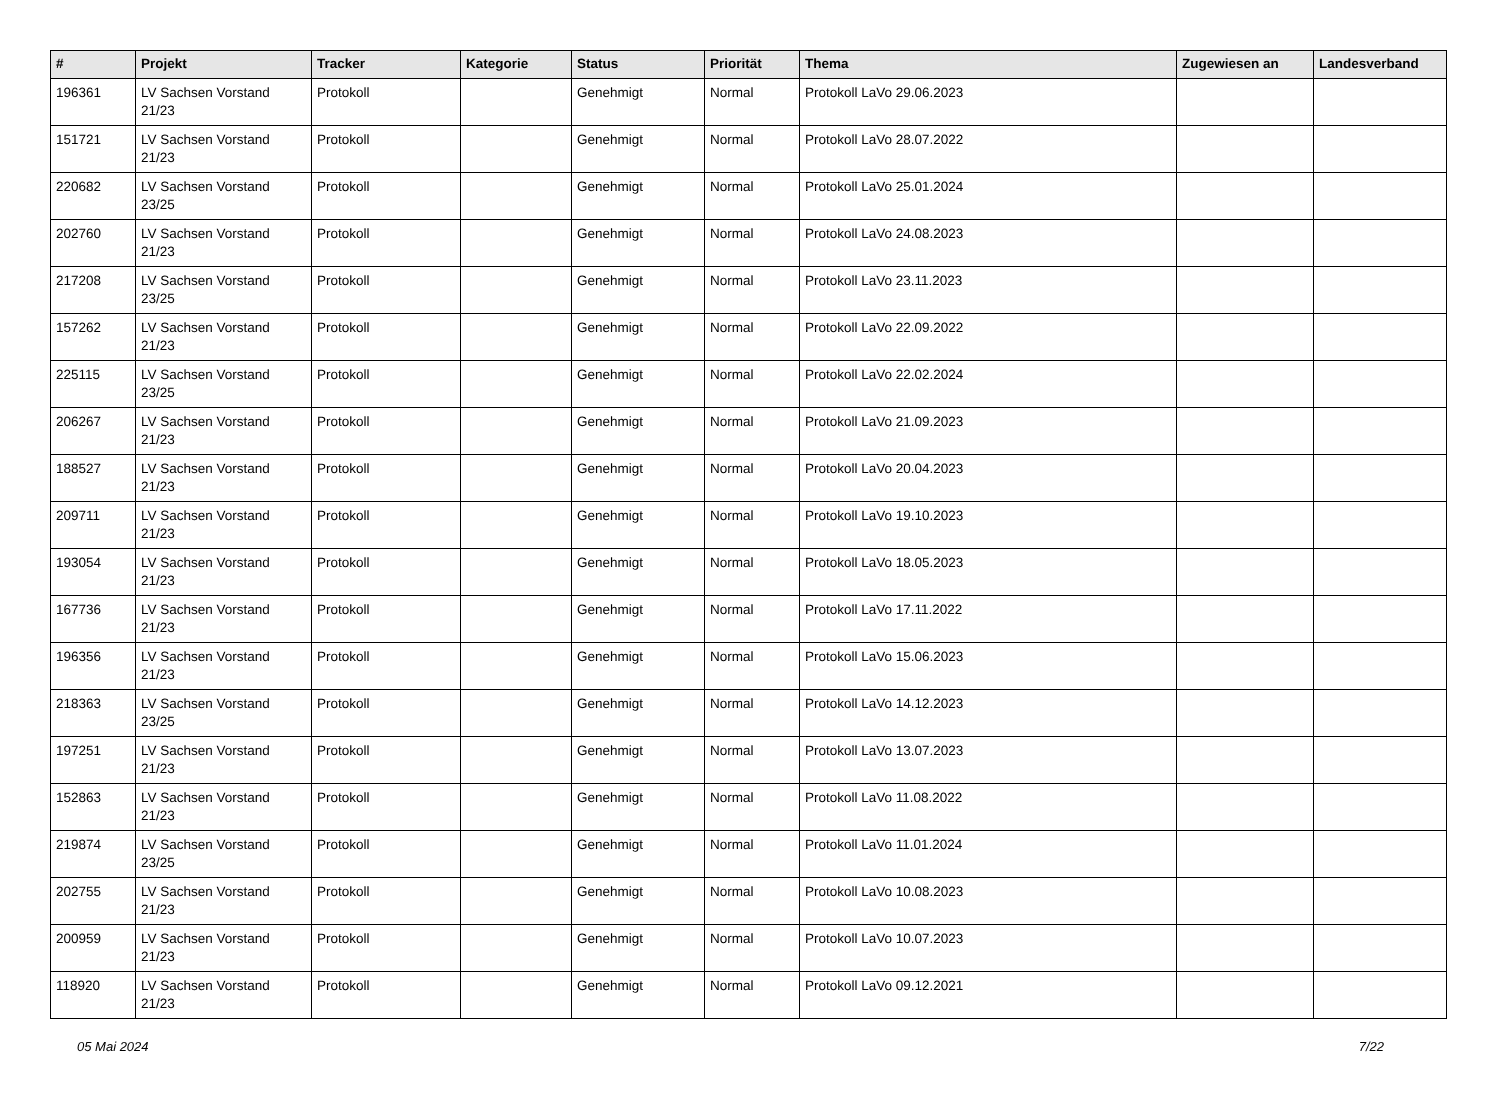| # | Projekt | Tracker | Kategorie | Status | Priorität | Thema | Zugewiesen an | Landesverband |
| --- | --- | --- | --- | --- | --- | --- | --- | --- |
| 196361 | LV Sachsen Vorstand 21/23 | Protokoll | | Genehmigt | Normal | Protokoll LaVo 29.06.2023 | | |
| 151721 | LV Sachsen Vorstand 21/23 | Protokoll | | Genehmigt | Normal | Protokoll LaVo 28.07.2022 | | |
| 220682 | LV Sachsen Vorstand 23/25 | Protokoll | | Genehmigt | Normal | Protokoll LaVo 25.01.2024 | | |
| 202760 | LV Sachsen Vorstand 21/23 | Protokoll | | Genehmigt | Normal | Protokoll LaVo 24.08.2023 | | |
| 217208 | LV Sachsen Vorstand 23/25 | Protokoll | | Genehmigt | Normal | Protokoll LaVo 23.11.2023 | | |
| 157262 | LV Sachsen Vorstand 21/23 | Protokoll | | Genehmigt | Normal | Protokoll LaVo 22.09.2022 | | |
| 225115 | LV Sachsen Vorstand 23/25 | Protokoll | | Genehmigt | Normal | Protokoll LaVo 22.02.2024 | | |
| 206267 | LV Sachsen Vorstand 21/23 | Protokoll | | Genehmigt | Normal | Protokoll LaVo 21.09.2023 | | |
| 188527 | LV Sachsen Vorstand 21/23 | Protokoll | | Genehmigt | Normal | Protokoll LaVo 20.04.2023 | | |
| 209711 | LV Sachsen Vorstand 21/23 | Protokoll | | Genehmigt | Normal | Protokoll LaVo 19.10.2023 | | |
| 193054 | LV Sachsen Vorstand 21/23 | Protokoll | | Genehmigt | Normal | Protokoll LaVo 18.05.2023 | | |
| 167736 | LV Sachsen Vorstand 21/23 | Protokoll | | Genehmigt | Normal | Protokoll LaVo 17.11.2022 | | |
| 196356 | LV Sachsen Vorstand 21/23 | Protokoll | | Genehmigt | Normal | Protokoll LaVo 15.06.2023 | | |
| 218363 | LV Sachsen Vorstand 23/25 | Protokoll | | Genehmigt | Normal | Protokoll LaVo 14.12.2023 | | |
| 197251 | LV Sachsen Vorstand 21/23 | Protokoll | | Genehmigt | Normal | Protokoll LaVo 13.07.2023 | | |
| 152863 | LV Sachsen Vorstand 21/23 | Protokoll | | Genehmigt | Normal | Protokoll LaVo 11.08.2022 | | |
| 219874 | LV Sachsen Vorstand 23/25 | Protokoll | | Genehmigt | Normal | Protokoll LaVo 11.01.2024 | | |
| 202755 | LV Sachsen Vorstand 21/23 | Protokoll | | Genehmigt | Normal | Protokoll LaVo 10.08.2023 | | |
| 200959 | LV Sachsen Vorstand 21/23 | Protokoll | | Genehmigt | Normal | Protokoll LaVo 10.07.2023 | | |
| 118920 | LV Sachsen Vorstand 21/23 | Protokoll | | Genehmigt | Normal | Protokoll LaVo 09.12.2021 | | |
05 Mai 2024 7/22